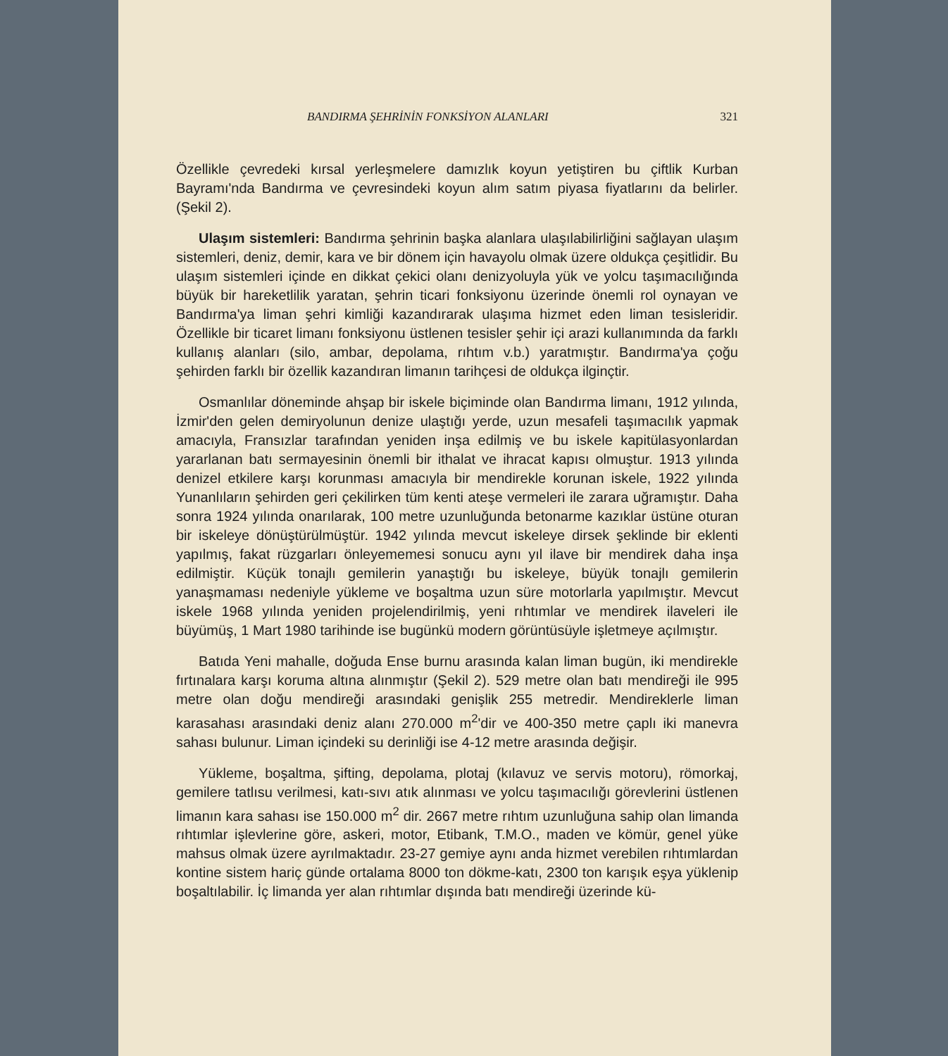BANDIRMA ŞEHRİNİN FONKSİYON ALANLARI 321
Özellikle çevredeki kırsal yerleşmelere damızlık koyun yetiştiren bu çiftlik Kurban Bayramı'nda Bandırma ve çevresindeki koyun alım satım piyasa fiyatlarını da belirler. (Şekil 2).
Ulaşım sistemleri: Bandırma şehrinin başka alanlara ulaşılabilirliğini sağlayan ulaşım sistemleri, deniz, demir, kara ve bir dönem için havayolu olmak üzere oldukça çeşitlidir. Bu ulaşım sistemleri içinde en dikkat çekici olanı denizyoluyla yük ve yolcu taşımacılığında büyük bir hareketlilik yaratan, şehrin ticari fonksiyonu üzerinde önemli rol oynayan ve Bandırma'ya liman şehri kimliği kazandırarak ulaşıma hizmet eden liman tesisleridir. Özellikle bir ticaret limanı fonksiyonu üstlenen tesisler şehir içi arazi kullanımında da farklı kullanış alanları (silo, ambar, depolama, rıhtım v.b.) yaratmıştır. Bandırma'ya çoğu şehirden farklı bir özellik kazandıran limanın tarihçesi de oldukça ilginçtir.
Osmanlılar döneminde ahşap bir iskele biçiminde olan Bandırma limanı, 1912 yılında, İzmir'den gelen demiryolunun denize ulaştığı yerde, uzun mesafeli taşımacılık yapmak amacıyla, Fransızlar tarafından yeniden inşa edilmiş ve bu iskele kapitülasyonlardan yararlanan batı sermayesinin önemli bir ithalat ve ihracat kapısı olmuştur. 1913 yılında denizel etkilere karşı korunması amacıyla bir mendirekle korunan iskele, 1922 yılında Yunanlıların şehirden geri çekilirken tüm kenti ateşe vermeleri ile zarara uğramıştır. Daha sonra 1924 yılında onarılarak, 100 metre uzunluğunda betonarme kazıklar üstüne oturan bir iskeleye dönüştürülmüştür. 1942 yılında mevcut iskeleye dirsek şeklinde bir eklenti yapılmış, fakat rüzgarları önleyememesi sonucu aynı yıl ilave bir mendirek daha inşa edilmiştir. Küçük tonajlı gemilerin yanaştığı bu iskeleye, büyük tonajlı gemilerin yanaşmaması nedeniyle yükleme ve boşaltma uzun süre motorlarla yapılmıştır. Mevcut iskele 1968 yılında yeniden projelendirilmiş, yeni rıhtımlar ve mendirek ilaveleri ile büyümüş, 1 Mart 1980 tarihinde ise bugünkü modern görüntüsüyle işletmeye açılmıştır.
Batıda Yeni mahalle, doğuda Ense burnu arasında kalan liman bugün, iki mendirekle fırtınalara karşı koruma altına alınmıştır (Şekil 2). 529 metre olan batı mendireği ile 995 metre olan doğu mendireği arasındaki genişlik 255 metredir. Mendireklerle liman karasahası arasındaki deniz alanı 270.000 m<sup>2</sup>'dir ve 400-350 metre çaplı iki manevra sahası bulunur. Liman içindeki su derinliği ise 4-12 metre arasında değişir.
Yükleme, boşaltma, şifting, depolama, plotaj (kılavuz ve servis motoru), römorkaj, gemilere tatlısu verilmesi, katı-sıvı atık alınması ve yolcu taşımacılığı görevlerini üstlenen limanın kara sahası ise 150.000 m<sup>2</sup> dir. 2667 metre rıhtım uzunluğuna sahip olan limanda rıhtımlar işlevlerine göre, askeri, motor, Etibank, T.M.O., maden ve kömür, genel yüke mahsus olmak üzere ayrılmaktadır. 23-27 gemiye aynı anda hizmet verebilen rıhtımlardan kontine sistem hariç günde ortalama 8000 ton dökme-katı, 2300 ton karışık eşya yüklenip boşaltılabilir. İç limanda yer alan rıhtımlar dışında batı mendireği üzerinde kü-